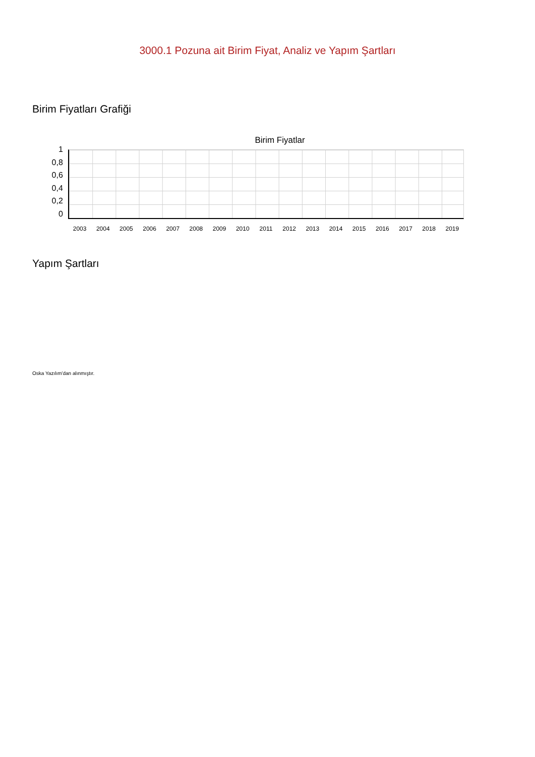3000.1 Pozuna ait Birim Fiyat, Analiz ve Yapım Şartları
Birim Fiyatları Grafiği
Birim Fiyatlar
1
0,8
0,6
0,4
0,2
0
2003 2004 2005 2006 2007 2008 2009 2010 2011 2012 2013 2014 2015 2016 2017 2018 2019
Yapım Şartları
Oska Yazılım'dan alınmıştır.